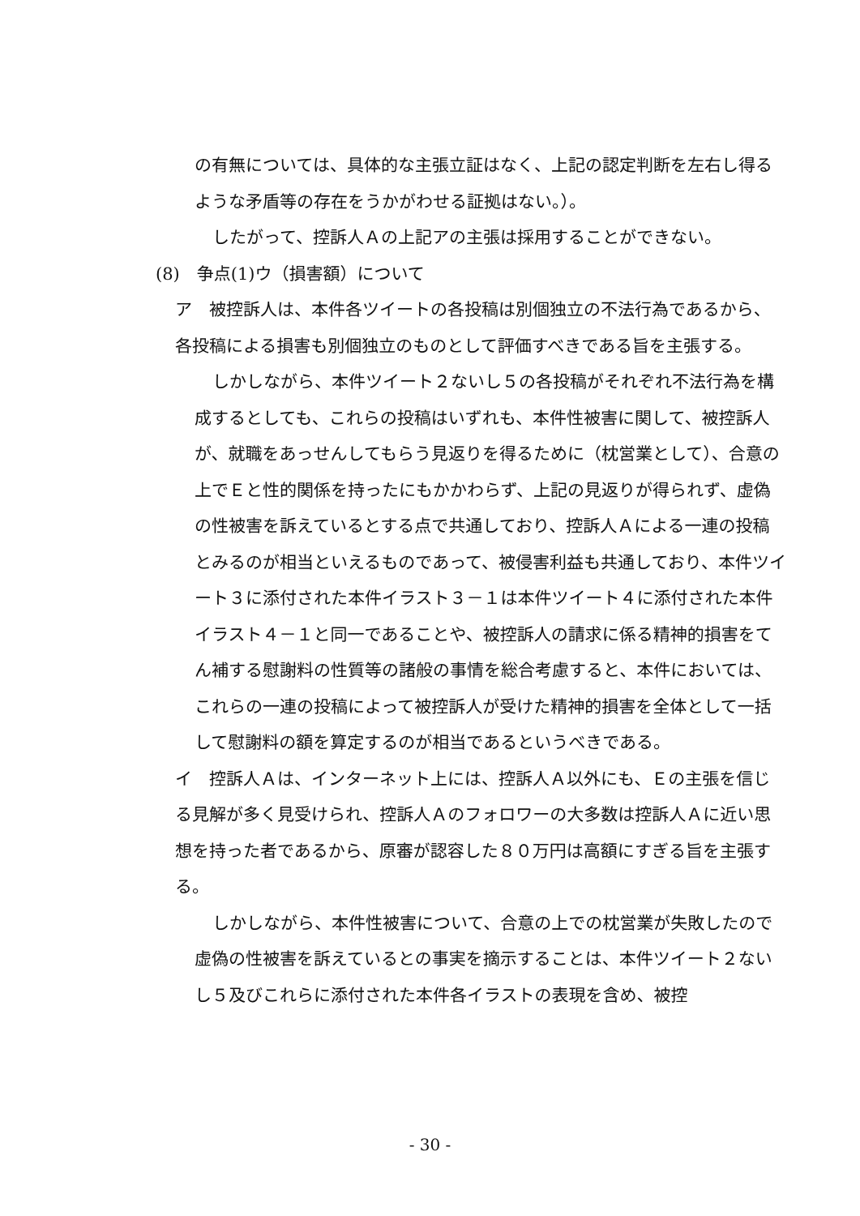の有無については、具体的な主張立証はなく、上記の認定判断を左右し得るような矛盾等の存在をうかがわせる証拠はない。）。
したがって、控訴人Ａの上記アの主張は採用することができない。
(8)　争点(1)ウ（損害額）について
ア　被控訴人は、本件各ツイートの各投稿は別個独立の不法行為であるから、各投稿による損害も別個独立のものとして評価すべきである旨を主張する。
しかしながら、本件ツイート２ないし５の各投稿がそれぞれ不法行為を構成するとしても、これらの投稿はいずれも、本件性被害に関して、被控訴人が、就職をあっせんしてもらう見返りを得るために（枕営業として）、合意の上でＥと性的関係を持ったにもかかわらず、上記の見返りが得られず、虚偽の性被害を訴えているとする点で共通しており、控訴人Ａによる一連の投稿とみるのが相当といえるものであって、被侵害利益も共通しており、本件ツイート３に添付された本件イラスト３－１は本件ツイート４に添付された本件イラスト４－１と同一であることや、被控訴人の請求に係る精神的損害をてん補する慰謝料の性質等の諸般の事情を総合考慮すると、本件においては、これらの一連の投稿によって被控訴人が受けた精神的損害を全体として一括して慰謝料の額を算定するのが相当であるというべきである。
イ　控訴人Ａは、インターネット上には、控訴人Ａ以外にも、Ｅの主張を信じる見解が多く見受けられ、控訴人Ａのフォロワーの大多数は控訴人Ａに近い思想を持った者であるから、原審が認容した８０万円は高額にすぎる旨を主張する。
しかしながら、本件性被害について、合意の上での枕営業が失敗したので虚偽の性被害を訴えているとの事実を摘示することは、本件ツイート２ないし５及びこれらに添付された本件各イラストの表現を含め、被控
- 30 -